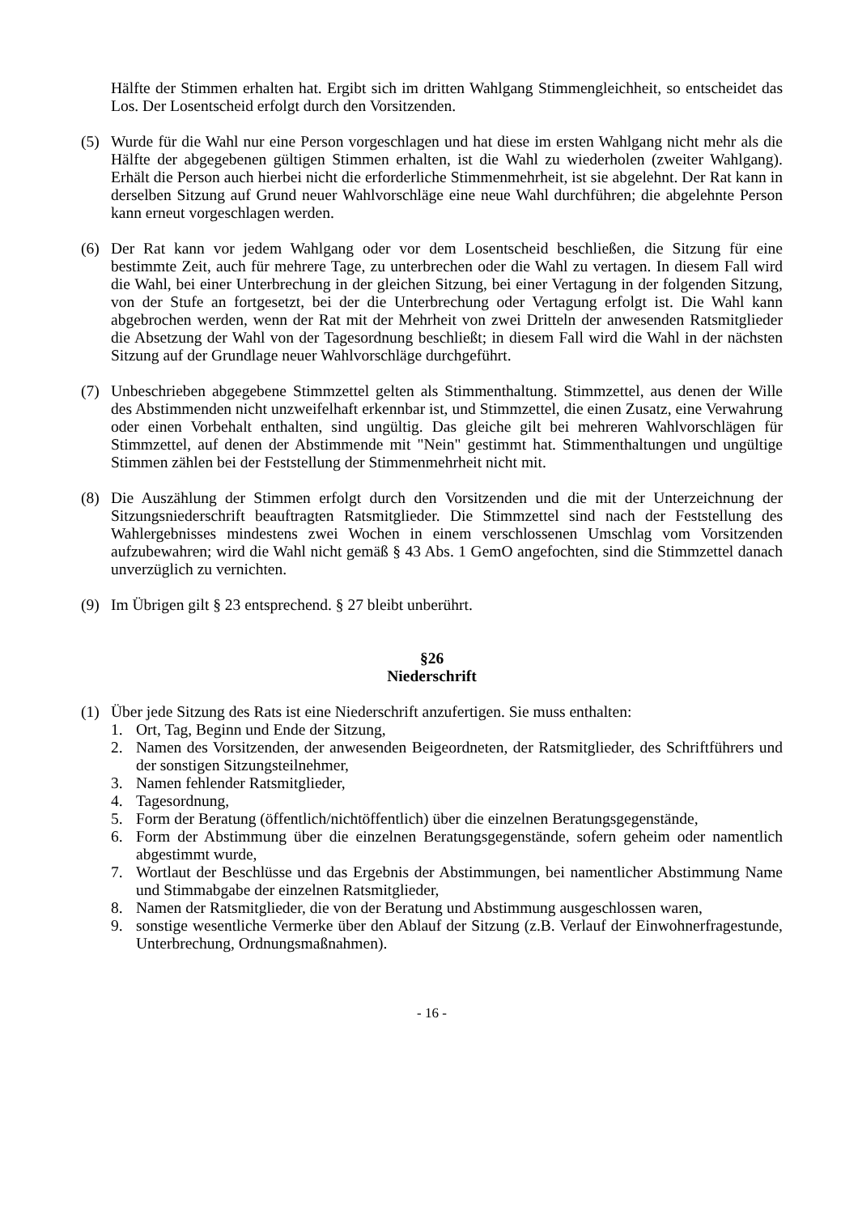Hälfte der Stimmen erhalten hat. Ergibt sich im dritten Wahlgang Stimmengleichheit, so entscheidet das Los. Der Losentscheid erfolgt durch den Vorsitzenden.
(5) Wurde für die Wahl nur eine Person vorgeschlagen und hat diese im ersten Wahlgang nicht mehr als die Hälfte der abgegebenen gültigen Stimmen erhalten, ist die Wahl zu wiederholen (zweiter Wahlgang). Erhält die Person auch hierbei nicht die erforderliche Stimmenmehrheit, ist sie abgelehnt. Der Rat kann in derselben Sitzung auf Grund neuer Wahlvorschläge eine neue Wahl durchführen; die abgelehnte Person kann erneut vorgeschlagen werden.
(6) Der Rat kann vor jedem Wahlgang oder vor dem Losentscheid beschließen, die Sitzung für eine bestimmte Zeit, auch für mehrere Tage, zu unterbrechen oder die Wahl zu vertagen. In diesem Fall wird die Wahl, bei einer Unterbrechung in der gleichen Sitzung, bei einer Vertagung in der folgenden Sitzung, von der Stufe an fortgesetzt, bei der die Unterbrechung oder Vertagung erfolgt ist. Die Wahl kann abgebrochen werden, wenn der Rat mit der Mehrheit von zwei Dritteln der anwesenden Ratsmitglieder die Absetzung der Wahl von der Tagesordnung beschließt; in diesem Fall wird die Wahl in der nächsten Sitzung auf der Grundlage neuer Wahlvorschläge durchgeführt.
(7) Unbeschrieben abgegebene Stimmzettel gelten als Stimmenthaltung. Stimmzettel, aus denen der Wille des Abstimmenden nicht unzweifelhaft erkennbar ist, und Stimmzettel, die einen Zusatz, eine Verwahrung oder einen Vorbehalt enthalten, sind ungültig. Das gleiche gilt bei mehreren Wahlvorschlägen für Stimmzettel, auf denen der Abstimmende mit "Nein" gestimmt hat. Stimmenthaltungen und ungültige Stimmen zählen bei der Feststellung der Stimmenmehrheit nicht mit.
(8) Die Auszählung der Stimmen erfolgt durch den Vorsitzenden und die mit der Unterzeichnung der Sitzungsniederschrift beauftragten Ratsmitglieder. Die Stimmzettel sind nach der Feststellung des Wahlergebnisses mindestens zwei Wochen in einem verschlossenen Umschlag vom Vorsitzenden aufzubewahren; wird die Wahl nicht gemäß § 43 Abs. 1 GemO angefochten, sind die Stimmzettel danach unverzüglich zu vernichten.
(9) Im Übrigen gilt § 23 entsprechend. § 27 bleibt unberührt.
§26
Niederschrift
(1) Über jede Sitzung des Rats ist eine Niederschrift anzufertigen. Sie muss enthalten:
1. Ort, Tag, Beginn und Ende der Sitzung,
2. Namen des Vorsitzenden, der anwesenden Beigeordneten, der Ratsmitglieder, des Schriftführers und der sonstigen Sitzungsteilnehmer,
3. Namen fehlender Ratsmitglieder,
4. Tagesordnung,
5. Form der Beratung (öffentlich/nichtöffentlich) über die einzelnen Beratungsgegenstände,
6. Form der Abstimmung über die einzelnen Beratungsgegenstände, sofern geheim oder namentlich abgestimmt wurde,
7. Wortlaut der Beschlüsse und das Ergebnis der Abstimmungen, bei namentlicher Abstimmung Name und Stimmabgabe der einzelnen Ratsmitglieder,
8. Namen der Ratsmitglieder, die von der Beratung und Abstimmung ausgeschlossen waren,
9. sonstige wesentliche Vermerke über den Ablauf der Sitzung (z.B. Verlauf der Einwohnerfragestunde, Unterbrechung, Ordnungsmaßnahmen).
- 16 -